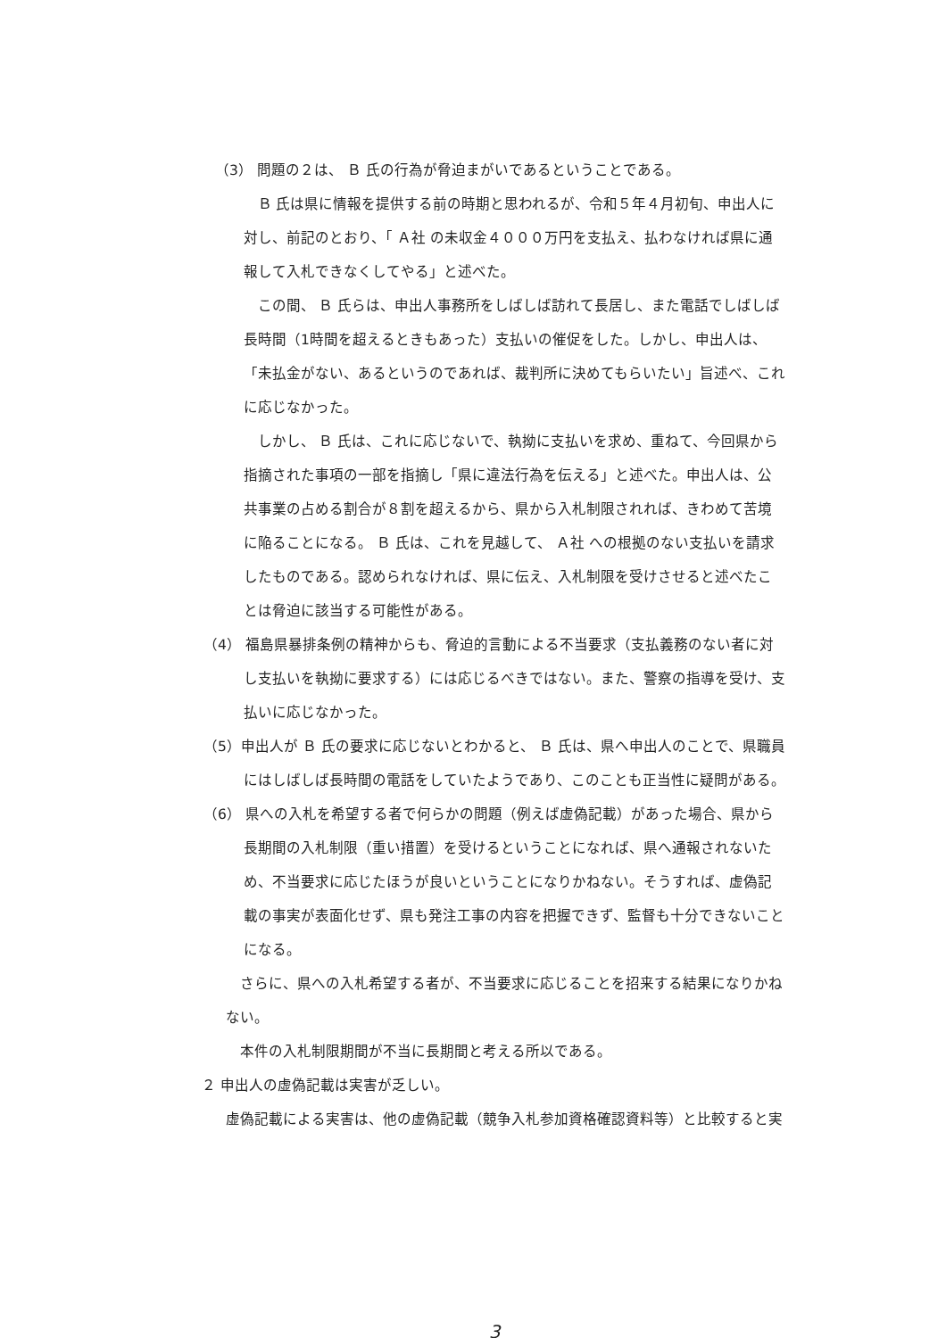（3） 問題の２は、 Ｂ 氏の行為が脅迫まがいであるということである。
Ｂ 氏は県に情報を提供する前の時期と思われるが、令和５年４月初旬、申出人に対し、前記のとおり、「 Ａ社 の未収金４０００万円を支払え、払わなければ県に通報して入札できなくしてやる」と述べた。
この間、 Ｂ 氏らは、申出人事務所をしばしば訪れて長居し、また電話でしばしば長時間（1時間を超えるときもあった）支払いの催促をした。しかし、申出人は、「未払金がない、あるというのであれば、裁判所に決めてもらいたい」旨述べ、これに応じなかった。
しかし、 Ｂ 氏は、これに応じないで、執拗に支払いを求め、重ねて、今回県から指摘された事項の一部を指摘し「県に違法行為を伝える」と述べた。申出人は、公共事業の占める割合が８割を超えるから、県から入札制限されれば、きわめて苦境に陥ることになる。 Ｂ 氏は、これを見越して、 Ａ社 への根拠のない支払いを請求したものである。認められなければ、県に伝え、入札制限を受けさせると述べたことは脅迫に該当する可能性がある。
（4） 福島県暴排条例の精神からも、脅迫的言動による不当要求（支払義務のない者に対し支払いを執拗に要求する）には応じるべきではない。また、警察の指導を受け、支払いに応じなかった。
（5）申出人が Ｂ 氏の要求に応じないとわかると、 Ｂ 氏は、県へ申出人のことで、県職員にはしばしば長時間の電話をしていたようであり、このことも正当性に疑問がある。
（6） 県への入札を希望する者で何らかの問題（例えば虚偽記載）があった場合、県から長期間の入札制限（重い措置）を受けるということになれば、県へ通報されないため、不当要求に応じたほうが良いということになりかねない。そうすれば、虚偽記載の事実が表面化せず、県も発注工事の内容を把握できず、監督も十分できないことになる。
さらに、県への入札希望する者が、不当要求に応じることを招来する結果になりかねない。
本件の入札制限期間が不当に長期間と考える所以である。
２ 申出人の虚偽記載は実害が乏しい。
虚偽記載による実害は、他の虚偽記載（競争入札参加資格確認資料等）と比較すると実
3